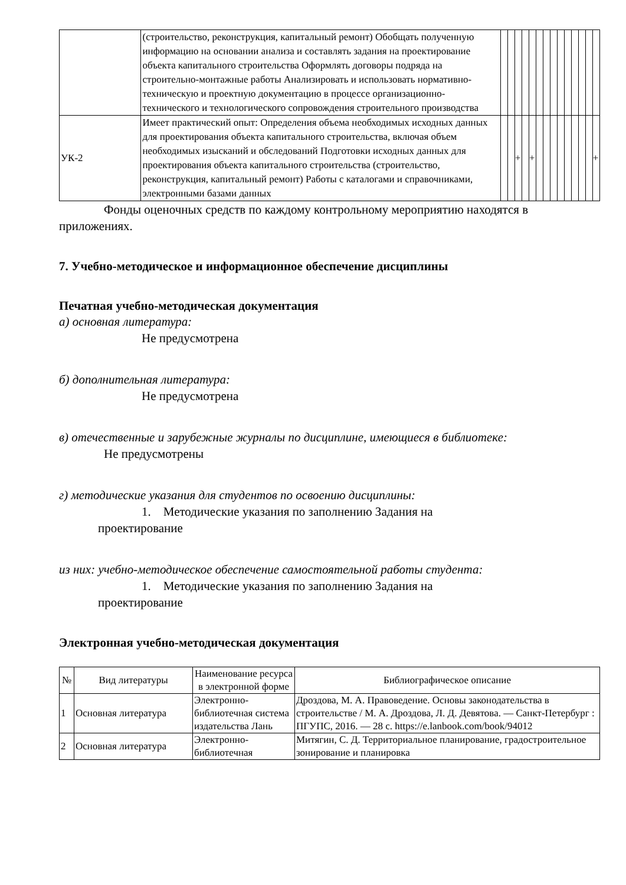| | (строительство, реконструкция, капитальный ремонт) Обобщать полученную информацию на основании анализа и составлять задания на проектирование объекта капитального строительства Оформлять договоры подряда на строительно-монтажные работы Анализировать и использовать нормативно-техническую и проектную документацию в процессе организационно-технического и технологического сопровождения строительного производства | | | | | | | | | | | | | | |
| УК-2 | Имеет практический опыт: Определения объема необходимых исходных данных для проектирования объекта капитального строительства, включая объем необходимых изысканий и обследований Подготовки исходных данных для проектирования объекта капитального строительства (строительство, реконструкция, капитальный ремонт) Работы с каталогами и справочниками, электронными базами данных | | | + | | + | | | | | | | | | + |
Фонды оценочных средств по каждому контрольному мероприятию находятся в приложениях.
7. Учебно-методическое и информационное обеспечение дисциплины
Печатная учебно-методическая документация
а) основная литература:
Не предусмотрена
б) дополнительная литература:
Не предусмотрена
в) отечественные и зарубежные журналы по дисциплине, имеющиеся в библиотеке:
Не предусмотрены
г) методические указания для студентов по освоению дисциплины:
1. Методические указания по заполнению Задания на
проектирование
из них: учебно-методическое обеспечение самостоятельной работы студента:
1. Методические указания по заполнению Задания на
проектирование
Электронная учебно-методическая документация
| № | Вид литературы | Наименование ресурса в электронной форме | Библиографическое описание |
| --- | --- | --- | --- |
| 1 | Основная литература | Электронно-библиотечная система издательства Лань | Дроздова, М. А. Правоведение. Основы законодательства в строительстве / М. А. Дроздова, Л. Д. Девятова. — Санкт-Петербург : ПГУПС, 2016. — 28 с. https://e.lanbook.com/book/94012 |
| 2 | Основная литература | Электронно-библиотечная | Митягин, С. Д. Территориальное планирование, градостроительное зонирование и планировка |